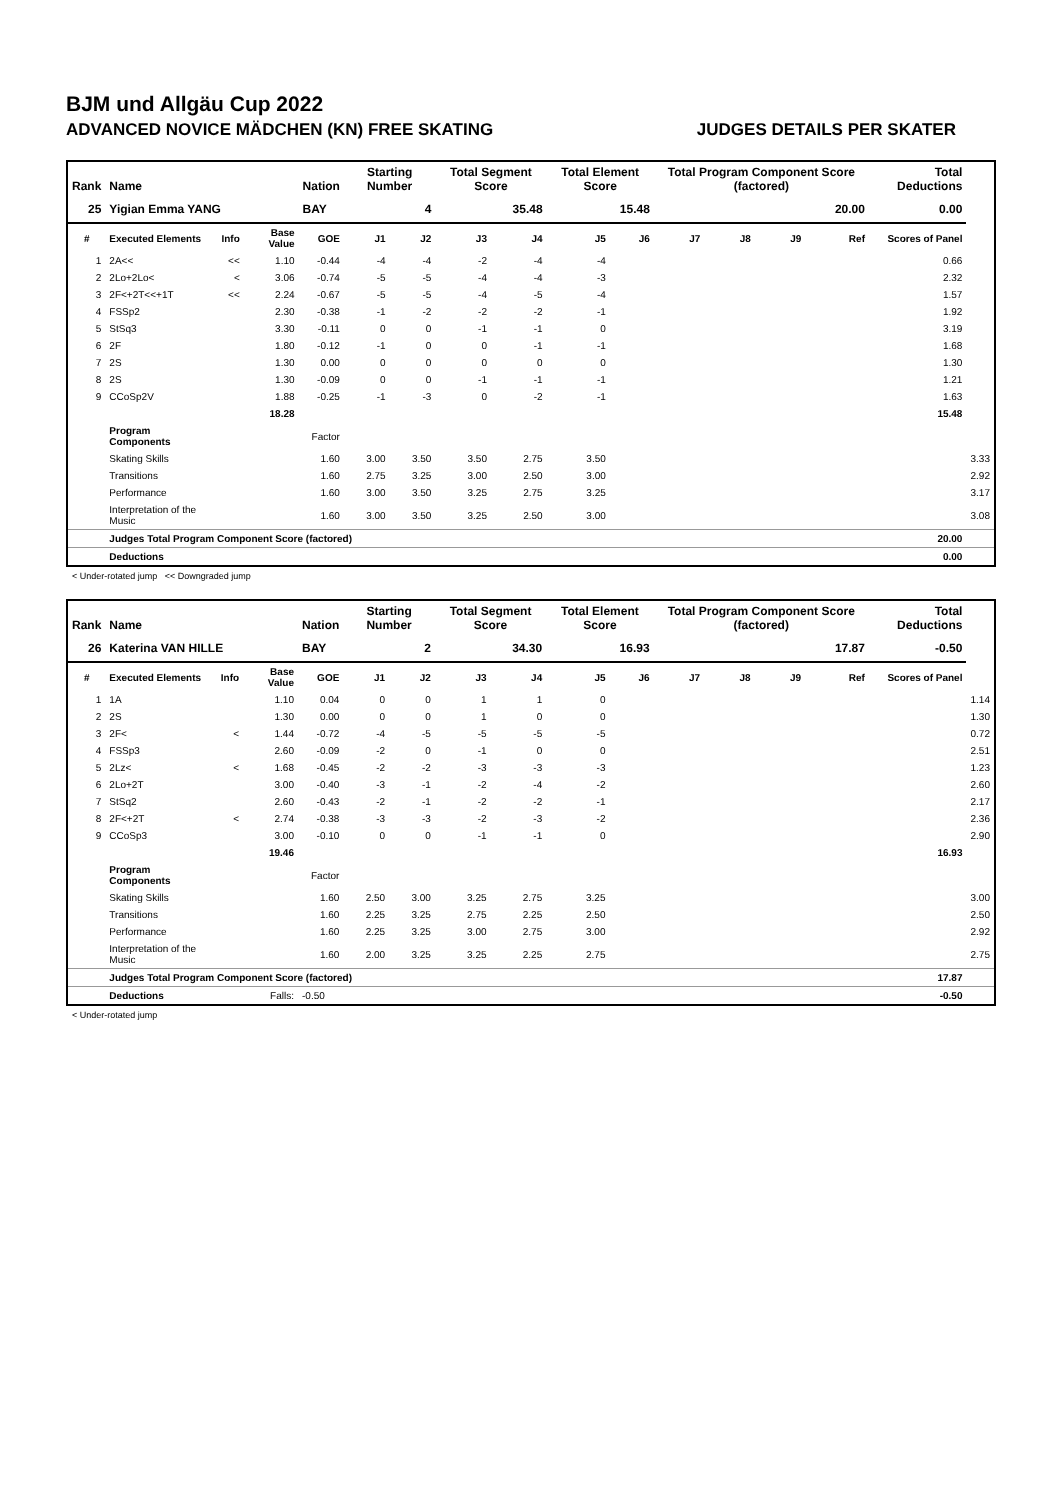BJM und Allgäu Cup 2022
ADVANCED NOVICE MÄDCHEN (KN) FREE SKATING JUDGES DETAILS PER SKATER
| Rank | Name | | | Nation | Starting Number | | Total Segment Score | | Total Element Score | | Total Program Component Score (factored) | | | | Total Deductions | |
| --- | --- | --- | --- | --- | --- | --- | --- | --- | --- | --- | --- | --- | --- | --- | --- | --- |
| 25 | Yigian Emma YANG | | | BAY | 4 | | 35.48 | | 15.48 | | 20.00 | | | | 0.00 | |
| # | Executed Elements | Info | Base Value | GOE | J1 | J2 | J3 | J4 | J5 | J6 | J7 | J8 | J9 | Ref | Scores of Panel | |
| 1 | 2A<< | << | 1.10 | -0.44 | -4 | -4 | -2 | -4 | -4 | | | | | | 0.66 | |
| 2 | 2Lo+2Lo< | < | 3.06 | -0.74 | -5 | -5 | -4 | -4 | -3 | | | | | | 2.32 | |
| 3 | 2F<+2T<<+1T | << | 2.24 | -0.67 | -5 | -5 | -4 | -5 | -4 | | | | | | 1.57 | |
| 4 | FSSp2 | | 2.30 | -0.38 | -1 | -2 | -2 | -2 | -1 | | | | | | 1.92 | |
| 5 | StSq3 | | 3.30 | -0.11 | 0 | 0 | -1 | -1 | 0 | | | | | | 3.19 | |
| 6 | 2F | | 1.80 | -0.12 | -1 | 0 | 0 | -1 | -1 | | | | | | 1.68 | |
| 7 | 2S | | 1.30 | 0.00 | 0 | 0 | 0 | 0 | 0 | | | | | | 1.30 | |
| 8 | 2S | | 1.30 | -0.09 | 0 | 0 | -1 | -1 | -1 | | | | | | 1.21 | |
| 9 | CCoSp2V | | 1.88 | -0.25 | -1 | -3 | 0 | -2 | -1 | | | | | | 1.63 | |
| | | | 18.28 | | | | | | | | | | | | 15.48 | |
| | Program Components | | | Factor | | | | | | | | | | | | |
| | Skating Skills | | | 1.60 | 3.00 | 3.50 | 3.50 | 2.75 | 3.50 | | | | | | | 3.33 |
| | Transitions | | | 1.60 | 2.75 | 3.25 | 3.00 | 2.50 | 3.00 | | | | | | | 2.92 |
| | Performance | | | 1.60 | 3.00 | 3.50 | 3.25 | 2.75 | 3.25 | | | | | | | 3.17 |
| | Interpretation of the Music | | | 1.60 | 3.00 | 3.50 | 3.25 | 2.50 | 3.00 | | | | | | | 3.08 |
| | Judges Total Program Component Score (factored) | | | | | | | | | | | | | | 20.00 | |
| | Deductions | | | | | | | | | | | | | | 0.00 | |
< Under-rotated jump << Downgraded jump
| Rank | Name | | | Nation | Starting Number | | Total Segment Score | | Total Element Score | | Total Program Component Score (factored) | | | | Total Deductions | |
| --- | --- | --- | --- | --- | --- | --- | --- | --- | --- | --- | --- | --- | --- | --- | --- | --- |
| 26 | Katerina VAN HILLE | | | BAY | 2 | | 34.30 | | 16.93 | | 17.87 | | | | -0.50 | |
| # | Executed Elements | Info | Base Value | GOE | J1 | J2 | J3 | J4 | J5 | J6 | J7 | J8 | J9 | Ref | Scores of Panel | |
| 1 | 1A | | 1.10 | 0.04 | 0 | 0 | 1 | 1 | 0 | | | | | | | 1.14 |
| 2 | 2S | | 1.30 | 0.00 | 0 | 0 | 1 | 0 | 0 | | | | | | | 1.30 |
| 3 | 2F< | < | 1.44 | -0.72 | -4 | -5 | -5 | -5 | -5 | | | | | | | 0.72 |
| 4 | FSSp3 | | 2.60 | -0.09 | -2 | 0 | -1 | 0 | 0 | | | | | | | 2.51 |
| 5 | 2Lz< | < | 1.68 | -0.45 | -2 | -2 | -3 | -3 | -3 | | | | | | | 1.23 |
| 6 | 2Lo+2T | | 3.00 | -0.40 | -3 | -1 | -2 | -4 | -2 | | | | | | | 2.60 |
| 7 | StSq2 | | 2.60 | -0.43 | -2 | -1 | -2 | -2 | -1 | | | | | | | 2.17 |
| 8 | 2F<+2T | < | 2.74 | -0.38 | -3 | -3 | -2 | -3 | -2 | | | | | | | 2.36 |
| 9 | CCoSp3 | | 3.00 | -0.10 | 0 | 0 | -1 | -1 | 0 | | | | | | | 2.90 |
| | | | 19.46 | | | | | | | | | | | | 16.93 | |
| | Program Components | | | Factor | | | | | | | | | | | | |
| | Skating Skills | | | 1.60 | 2.50 | 3.00 | 3.25 | 2.75 | 3.25 | | | | | | | 3.00 |
| | Transitions | | | 1.60 | 2.25 | 3.25 | 2.75 | 2.25 | 2.50 | | | | | | | 2.50 |
| | Performance | | | 1.60 | 2.25 | 3.25 | 3.00 | 2.75 | 3.00 | | | | | | | 2.92 |
| | Interpretation of the Music | | | 1.60 | 2.00 | 3.25 | 3.25 | 2.25 | 2.75 | | | | | | | 2.75 |
| | Judges Total Program Component Score (factored) | | | | | | | | | | | | | | 17.87 | |
| | Deductions | | Falls: | -0.50 | | | | | | | | | | | -0.50 | |
< Under-rotated jump